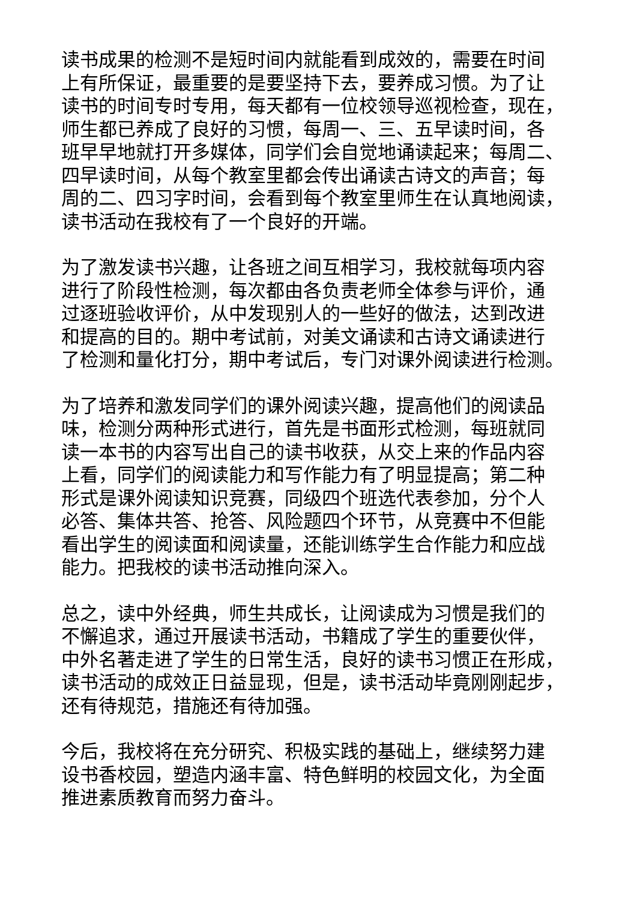读书成果的检测不是短时间内就能看到成效的，需要在时间
上有所保证，最重要的是要坚持下去，要养成习惯。为了让
读书的时间专时专用，每天都有一位校领导巡视检查，现在，
师生都已养成了良好的习惯，每周一、三、五早读时间，各
班早早地就打开多媒体，同学们会自觉地诵读起来；每周二、
四早读时间，从每个教室里都会传出诵读古诗文的声音；每
周的二、四习字时间，会看到每个教室里师生在认真地阅读，
读书活动在我校有了一个良好的开端。
为了激发读书兴趣，让各班之间互相学习，我校就每项内容
进行了阶段性检测，每次都由各负责老师全体参与评价，通
过逐班验收评价，从中发现别人的一些好的做法，达到改进
和提高的目的。期中考试前，对美文诵读和古诗文诵读进行
了检测和量化打分，期中考试后，专门对课外阅读进行检测。
为了培养和激发同学们的课外阅读兴趣，提高他们的阅读品
味，检测分两种形式进行，首先是书面形式检测，每班就同
读一本书的内容写出自己的读书收获，从交上来的作品内容
上看，同学们的阅读能力和写作能力有了明显提高；第二种
形式是课外阅读知识竞赛，同级四个班选代表参加，分个人
必答、集体共答、抢答、风险题四个环节，从竞赛中不但能
看出学生的阅读面和阅读量，还能训练学生合作能力和应战
能力。把我校的读书活动推向深入。
总之，读中外经典，师生共成长，让阅读成为习惯是我们的
不懈追求，通过开展读书活动，书籍成了学生的重要伙伴，
中外名著走进了学生的日常生活，良好的读书习惯正在形成，
读书活动的成效正日益显现，但是，读书活动毕竟刚刚起步，
还有待规范，措施还有待加强。
今后，我校将在充分研究、积极实践的基础上，继续努力建
设书香校园，塑造内涵丰富、特色鲜明的校园文化，为全面
推进素质教育而努力奋斗。